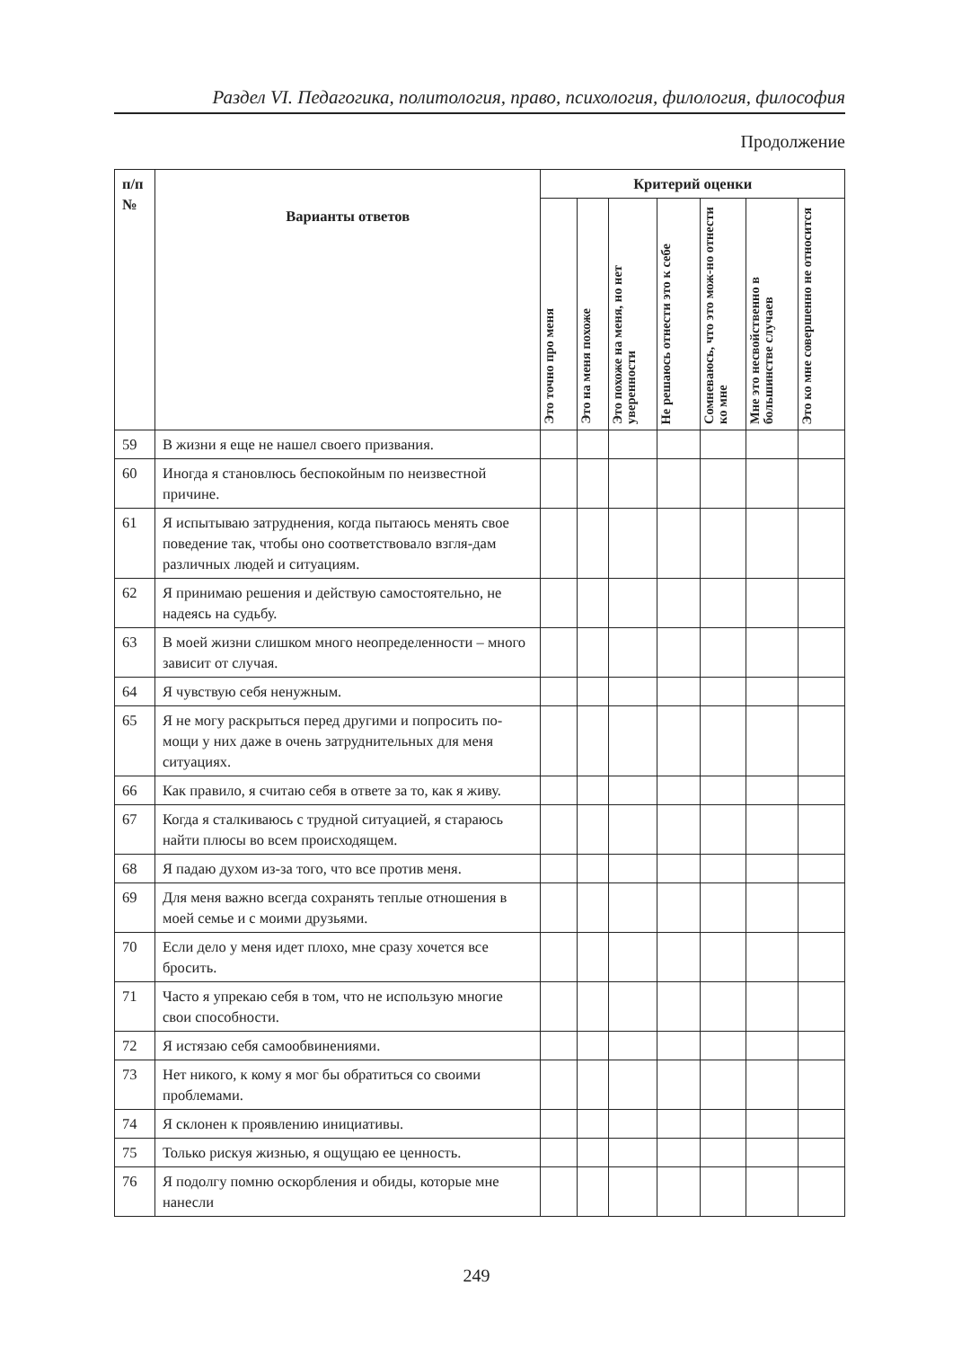Раздел VI. Педагогика, политология, право, психология, филология, философия
Продолжение
| п/п № | Варианты ответов | Критерий оценки | | | | | | |
| --- | --- | --- | --- | --- | --- | --- | --- | --- |
| | | Это точно про меня | Это на меня похоже | Это похоже на меня, но нет уверенности | Не решаюсь отнести это к себе | Сомневаюсь, что это мож-но отнести ко мне | Мне это несвойственно в большинстве случаев | Это ко мне совершенно не относится |
| 59 | В жизни я еще не нашел своего призвания. | | | | | | | |
| 60 | Иногда я становлюсь беспокойным по неизвестной причине. | | | | | | | |
| 61 | Я испытываю затруднения, когда пытаюсь менять свое поведение так, чтобы оно соответствовало взгля-дам различных людей и ситуациям. | | | | | | | |
| 62 | Я принимаю решения и действую самостоятельно, не надеясь на судьбу. | | | | | | | |
| 63 | В моей жизни слишком много неопределенности – много зависит от случая. | | | | | | | |
| 64 | Я чувствую себя ненужным. | | | | | | | |
| 65 | Я не могу раскрыться перед другими и попросить по-мощи у них даже в очень затруднительных для меня ситуациях. | | | | | | | |
| 66 | Как правило, я считаю себя в ответе за то, как я живу. | | | | | | | |
| 67 | Когда я сталкиваюсь с трудной ситуацией, я стараюсь найти плюсы во всем происходящем. | | | | | | | |
| 68 | Я падаю духом из-за того, что все против меня. | | | | | | | |
| 69 | Для меня важно всегда сохранять теплые отношения в моей семье и с моими друзьями. | | | | | | | |
| 70 | Если дело у меня идет плохо, мне сразу хочется все бросить. | | | | | | | |
| 71 | Часто я упрекаю себя в том, что не использую многие свои способности. | | | | | | | |
| 72 | Я истязаю себя самообвинениями. | | | | | | | |
| 73 | Нет никого, к кому я мог бы обратиться со своими проблемами. | | | | | | | |
| 74 | Я склонен к проявлению инициативы. | | | | | | | |
| 75 | Только рискуя жизнью, я ощущаю ее ценность. | | | | | | | |
| 76 | Я подолгу помню оскорбления и обиды, которые мне нанесли | | | | | | | |
249